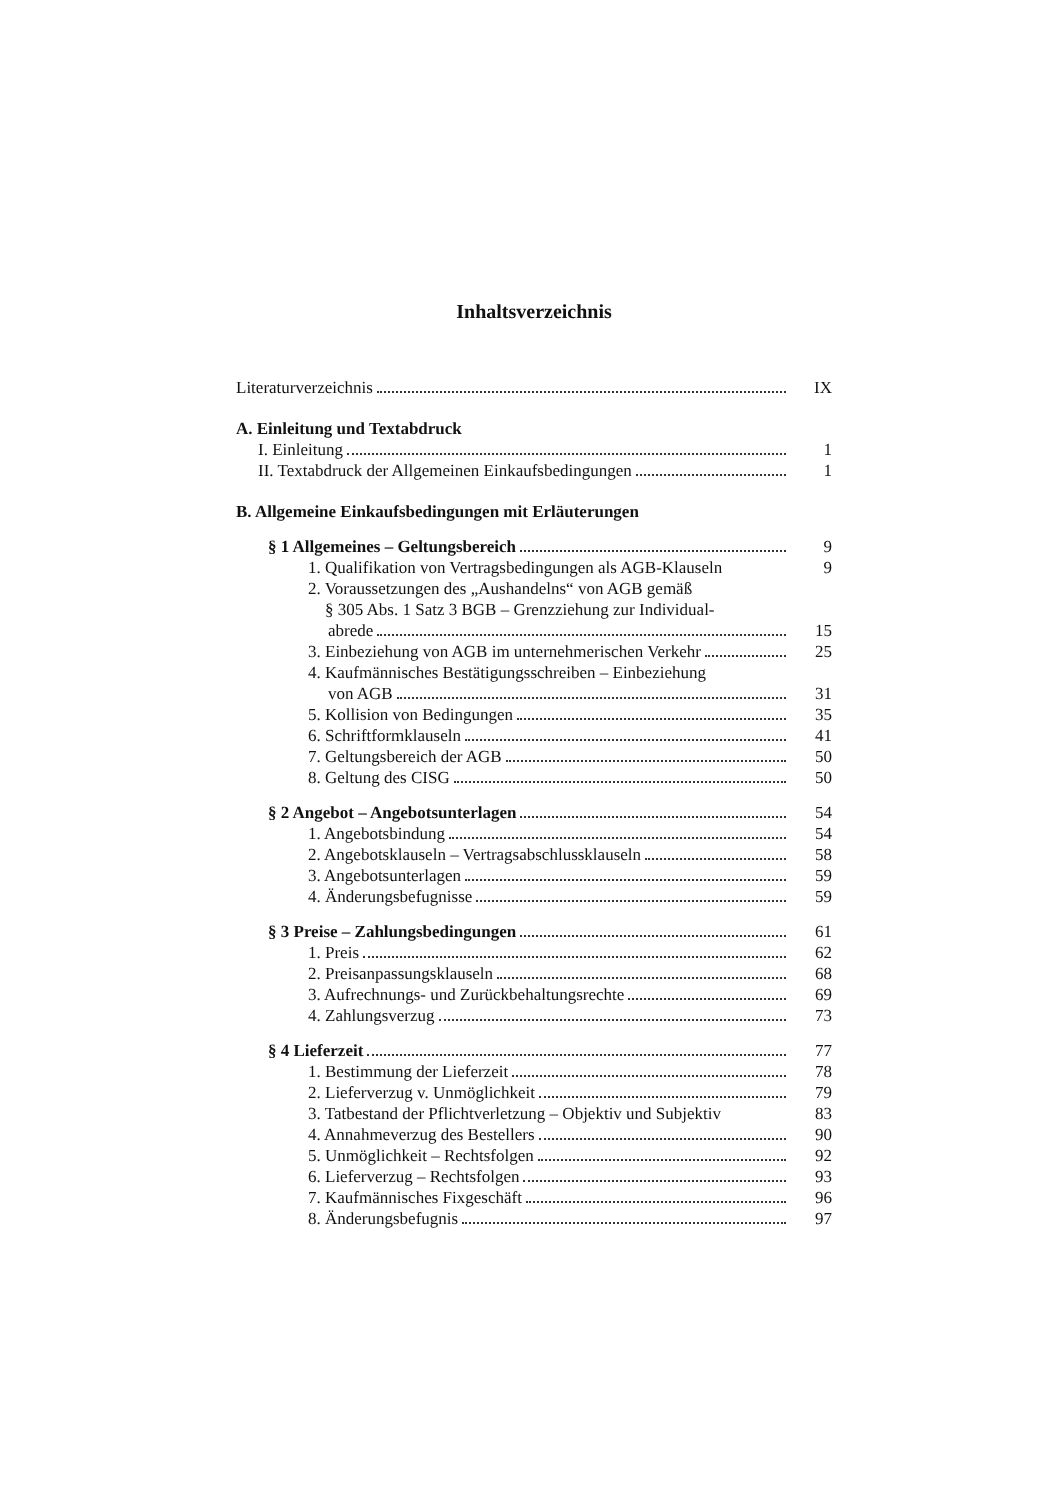Inhaltsverzeichnis
Literaturverzeichnis IX
A. Einleitung und Textabdruck
I. Einleitung 1
II. Textabdruck der Allgemeinen Einkaufsbedingungen 1
B. Allgemeine Einkaufsbedingungen mit Erläuterungen
§ 1 Allgemeines – Geltungsbereich 9
1. Qualifikation von Vertragsbedingungen als AGB-Klauseln 9
2. Voraussetzungen des „Aushandelns“ von AGB gemäß
§ 305 Abs. 1 Satz 3 BGB – Grenzziehung zur Individual-
abrede 15
3. Einbeziehung von AGB im unternehmerischen Verkehr 25
4. Kaufmännisches Bestätigungsschreiben – Einbeziehung
von AGB 31
5. Kollision von Bedingungen 35
6. Schriftformklauseln 41
7. Geltungsbereich der AGB 50
8. Geltung des CISG 50
§ 2 Angebot – Angebotsunterlagen 54
1. Angebotsbindung 54
2. Angebotsklauseln – Vertragsabschlussklauseln 58
3. Angebotsunterlagen 59
4. Änderungsbefugnisse 59
§ 3 Preise – Zahlungsbedingungen 61
1. Preis 62
2. Preisanpassungsklauseln 68
3. Aufrechnungs- und Zurückbehaltungsrechte 69
4. Zahlungsverzug 73
§ 4 Lieferzeit 77
1. Bestimmung der Lieferzeit 78
2. Lieferverzug v. Unmöglichkeit 79
3. Tatbestand der Pflichtverletzung – Objektiv und Subjektiv 83
4. Annahmeverzug des Bestellers 90
5. Unmöglichkeit – Rechtsfolgen 92
6. Lieferverzug – Rechtsfolgen 93
7. Kaufmännisches Fixgeschäft 96
8. Änderungsbefugnis 97